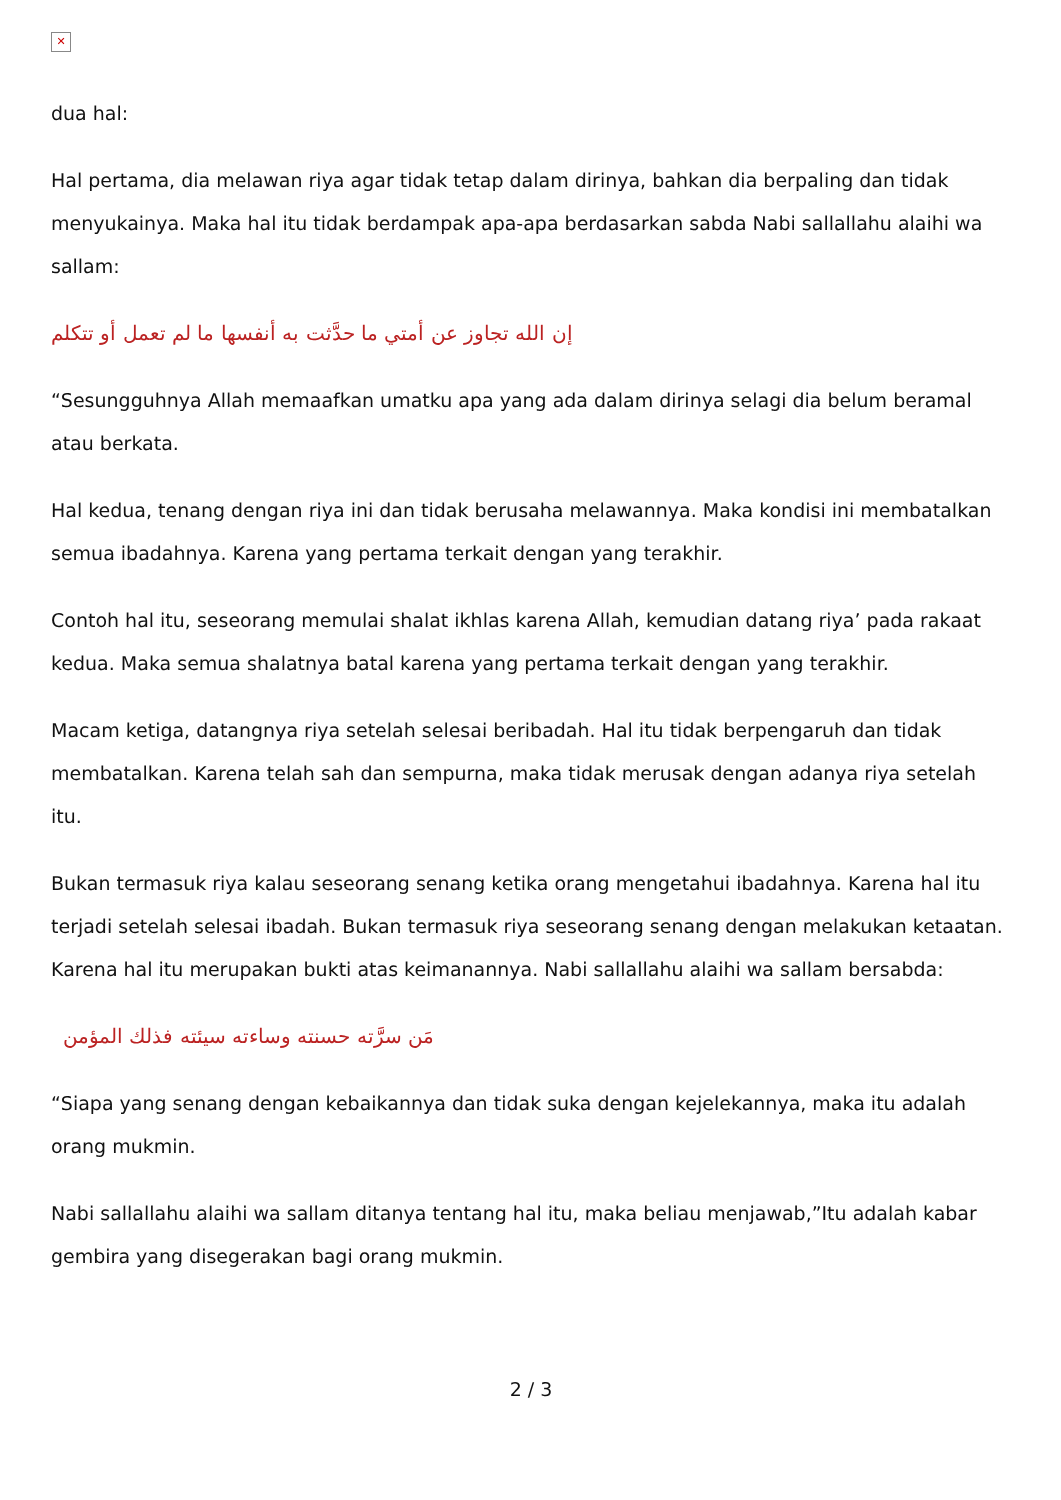✕
dua hal:
Hal pertama, dia melawan riya agar tidak tetap dalam dirinya, bahkan dia berpaling dan tidak menyukainya. Maka hal itu tidak berdampak apa-apa berdasarkan sabda Nabi sallallahu alaihi wa sallam:
إن الله تجاوز عن أمتي ما حدَّثت به أنفسها ما لم تعمل أو تتكلم
“Sesungguhnya Allah memaafkan umatku apa yang ada dalam dirinya selagi dia belum beramal atau berkata.
Hal kedua, tenang dengan riya ini dan tidak berusaha melawannya. Maka kondisi ini membatalkan semua ibadahnya. Karena yang pertama terkait dengan yang terakhir.
Contoh hal itu, seseorang memulai shalat ikhlas karena Allah, kemudian datang riya’ pada rakaat kedua. Maka semua shalatnya batal karena yang pertama terkait dengan yang terakhir.
Macam ketiga, datangnya riya setelah selesai beribadah. Hal itu tidak berpengaruh dan tidak membatalkan. Karena telah sah dan sempurna, maka tidak merusak dengan adanya riya setelah itu.
Bukan termasuk riya kalau seseorang senang ketika orang mengetahui ibadahnya. Karena hal itu terjadi setelah selesai ibadah. Bukan termasuk riya seseorang senang dengan melakukan ketaatan. Karena hal itu merupakan bukti atas keimanannya. Nabi sallallahu alaihi wa sallam bersabda:
مَن سرَّته حسنته وساءته سيئته فذلك المؤمن
“Siapa yang senang dengan kebaikannya dan tidak suka dengan kejelekannya, maka itu adalah orang mukmin.
Nabi sallallahu alaihi wa sallam ditanya tentang hal itu, maka beliau menjawab,”Itu adalah kabar gembira yang disegerakan bagi orang mukmin.
2 / 3